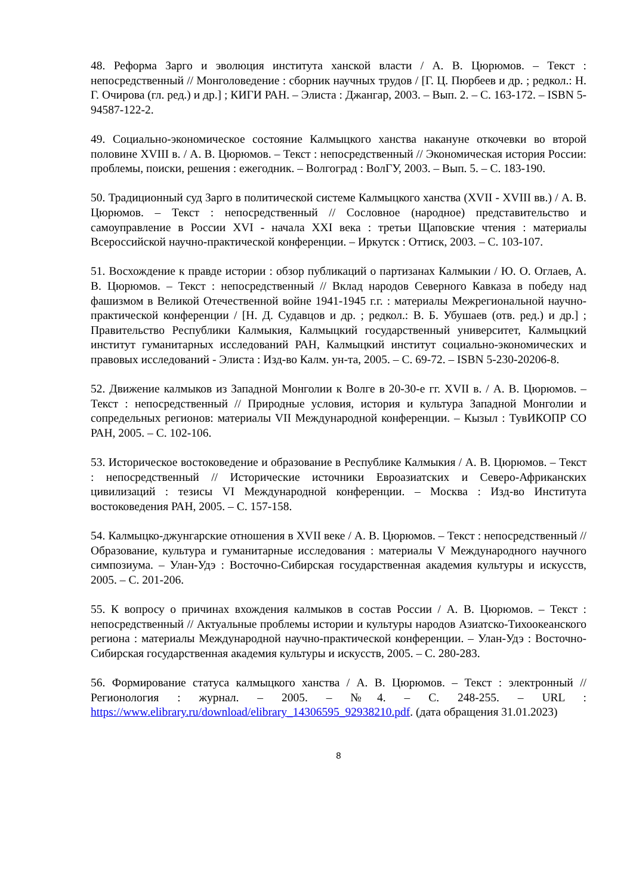48. Реформа Зарго и эволюция института ханской власти / А. В. Цюрюмов. – Текст : непосредственный // Монголоведение : сборник научных трудов / [Г. Ц. Пюрбеев и др. ; редкол.: Н. Г. Очирова (гл. ред.) и др.] ; КИГИ РАН. – Элиста : Джангар, 2003. – Вып. 2. – С. 163-172. – ISBN 5-94587-122-2.
49. Социально-экономическое состояние Калмыцкого ханства накануне откочевки во второй половине XVIII в. / А. В. Цюрюмов. – Текст : непосредственный // Экономическая история России: проблемы, поиски, решения : ежегодник. – Волгоград : ВолГУ, 2003. – Вып. 5. – С. 183-190.
50. Традиционный суд Зарго в политической системе Калмыцкого ханства (XVII - XVIII вв.) / А. В. Цюрюмов. – Текст : непосредственный // Сословное (народное) представительство и самоуправление в России XVI - начала XXI века : третьи Щаповские чтения : материалы Всероссийской научно-практической конференции. – Иркутск : Оттиск, 2003. – С. 103-107.
51. Восхождение к правде истории : обзор публикаций о партизанах Калмыкии / Ю. О. Оглаев, А. В. Цюрюмов. – Текст : непосредственный // Вклад народов Северного Кавказа в победу над фашизмом в Великой Отечественной войне 1941-1945 г.г. : материалы Межрегиональной научно-практической конференции / [Н. Д. Судавцов и др. ; редкол.: В. Б. Убушаев (отв. ред.) и др.] ; Правительство Республики Калмыкия, Калмыцкий государственный университет, Калмыцкий институт гуманитарных исследований РАН, Калмыцкий институт социально-экономических и правовых исследований - Элиста : Изд-во Калм. ун-та, 2005. – С. 69-72. – ISBN 5-230-20206-8.
52. Движение калмыков из Западной Монголии к Волге в 20-30-е гг. XVII в. / А. В. Цюрюмов. – Текст : непосредственный // Природные условия, история и культура Западной Монголии и сопредельных регионов: материалы VII Международной конференции. – Кызыл : ТувИКОПР СО РАН, 2005. – С. 102-106.
53. Историческое востоковедение и образование в Республике Калмыкия / А. В. Цюрюмов. – Текст : непосредственный // Исторические источники Евроазиатских и Северо-Африканских цивилизаций : тезисы VI Международной конференции. – Москва : Изд-во Института востоковедения РАН, 2005. – С. 157-158.
54. Калмыцко-джунгарские отношения в XVII веке / А. В. Цюрюмов. – Текст : непосредственный // Образование, культура и гуманитарные исследования : материалы V Международного научного симпозиума. – Улан-Удэ : Восточно-Сибирская государственная академия культуры и искусств, 2005. – С. 201-206.
55. К вопросу о причинах вхождения калмыков в состав России / А. В. Цюрюмов. – Текст : непосредственный // Актуальные проблемы истории и культуры народов Азиатско-Тихоокеанского региона : материалы Международной научно-практической конференции. – Улан-Удэ : Восточно-Сибирская государственная академия культуры и искусств, 2005. – С. 280-283.
56. Формирование статуса калмыцкого ханства / А. В. Цюрюмов. – Текст : электронный // Регионология : журнал. – 2005. – №4. – С. 248-255. – URL : https://www.elibrary.ru/download/elibrary_14306595_92938210.pdf. (дата обращения 31.01.2023)
8